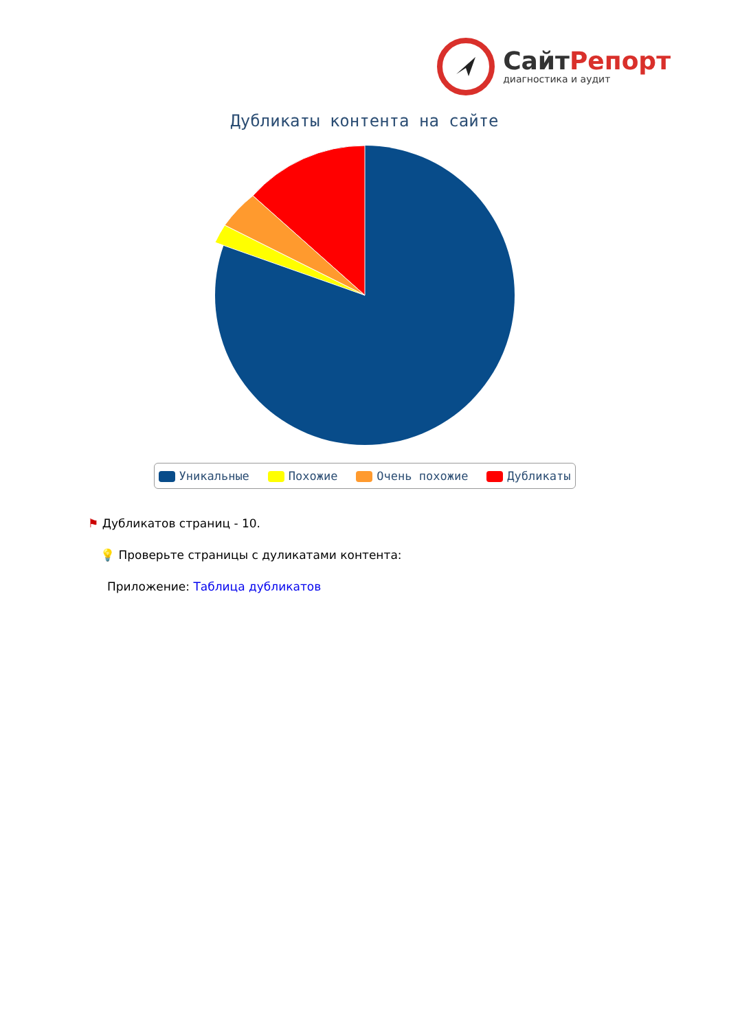СайтРепорт
диагностика и аудит
Дубликаты контента на сайте
Уникальные Похожие Очень похожие Дубликаты
⚑ Дубликатов страниц - 10.
💡 Проверьте страницы с дуликатами контента:
Приложение: Таблица дубликатов